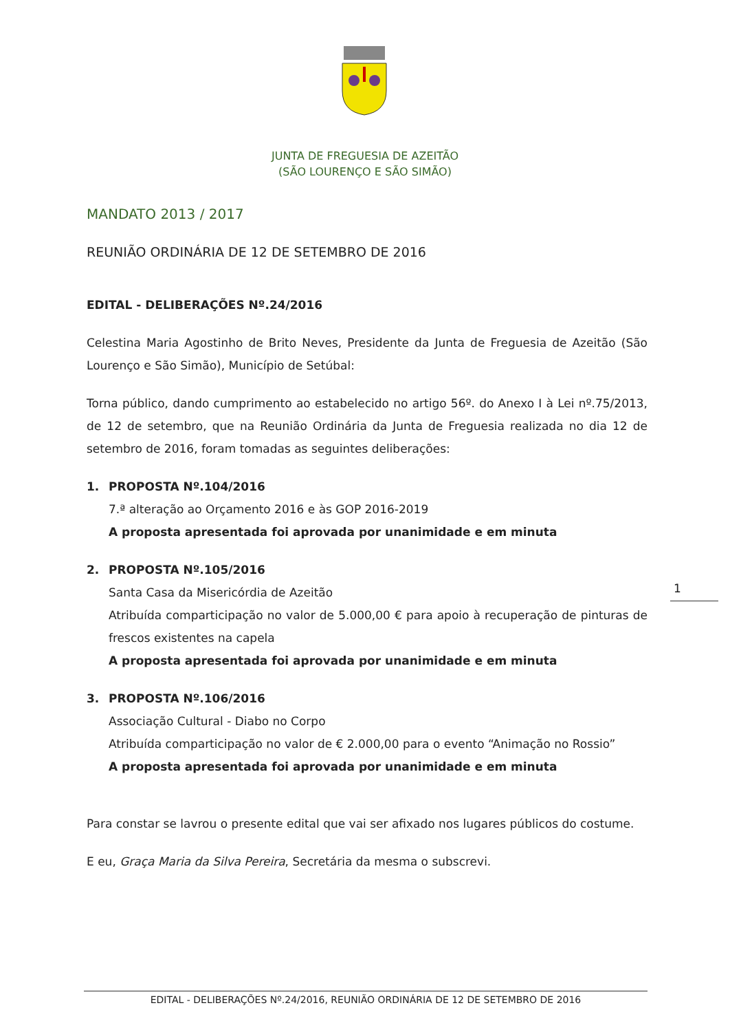JUNTA DE FREGUESIA DE AZEITÃO
(SÃO LOURENÇO E SÃO SIMÃO)
MANDATO 2013 / 2017
REUNIÃO ORDINÁRIA DE 12 DE SETEMBRO DE 2016
EDITAL - DELIBERAÇÕES Nº.24/2016
Celestina Maria Agostinho de Brito Neves, Presidente da Junta de Freguesia de Azeitão (São Lourenço e São Simão), Município de Setúbal:
Torna público, dando cumprimento ao estabelecido no artigo 56º. do Anexo I à Lei nº.75/2013, de 12 de setembro, que na Reunião Ordinária da Junta de Freguesia realizada no dia 12 de setembro de 2016, foram tomadas as seguintes deliberações:
1. PROPOSTA Nº.104/2016
7.ª alteração ao Orçamento 2016 e às GOP 2016-2019
A proposta apresentada foi aprovada por unanimidade e em minuta
2. PROPOSTA Nº.105/2016
Santa Casa da Misericórdia de Azeitão
Atribuída comparticipação no valor de 5.000,00 € para apoio à recuperação de pinturas de frescos existentes na capela
A proposta apresentada foi aprovada por unanimidade e em minuta
3. PROPOSTA Nº.106/2016
Associação Cultural - Diabo no Corpo
Atribuída comparticipação no valor de € 2.000,00 para o evento “Animação no Rossio”
A proposta apresentada foi aprovada por unanimidade e em minuta
Para constar se lavrou o presente edital que vai ser afixado nos lugares públicos do costume.
E eu, Graça Maria da Silva Pereira, Secretária da mesma o subscrevi.
1
EDITAL - DELIBERAÇÕES Nº.24/2016, REUNIÃO ORDINÁRIA DE 12 DE SETEMBRO DE 2016